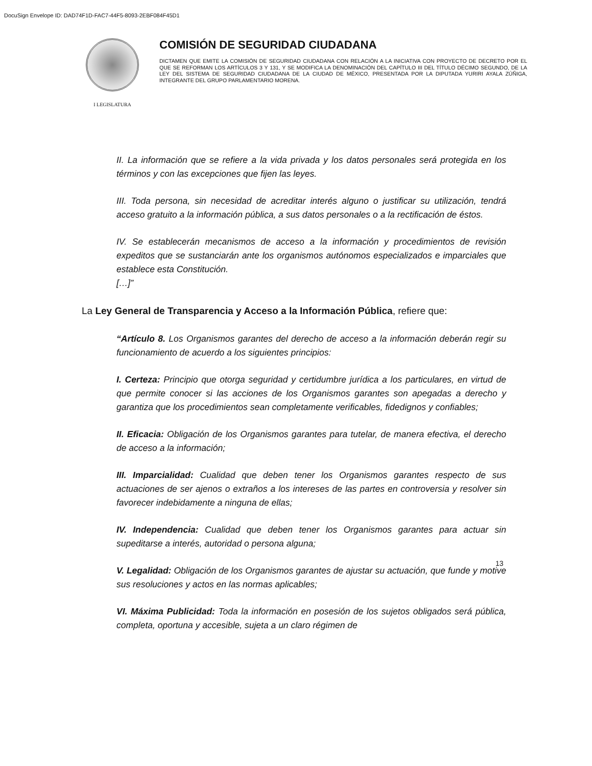DocuSign Envelope ID: DAD74F1D-FAC7-44F5-8093-2EBF084F45D1
I LEGISLATURA
COMISIÓN DE SEGURIDAD CIUDADANA
DICTAMEN QUE EMITE LA COMISIÓN DE SEGURIDAD CIUDADANA CON RELACIÓN A LA INICIATIVA CON PROYECTO DE DECRETO POR EL QUE SE REFORMAN LOS ARTÍCULOS 3 Y 131, Y SE MODIFICA LA DENOMINACIÓN DEL CAPÍTULO III DEL TÍTULO DÉCIMO SEGUNDO, DE LA LEY DEL SISTEMA DE SEGURIDAD CIUDADANA DE LA CIUDAD DE MÉXICO, PRESENTADA POR LA DIPUTADA YURIRI AYALA ZÚÑIGA, INTEGRANTE DEL GRUPO PARLAMENTARIO MORENA.
II. La información que se refiere a la vida privada y los datos personales será protegida en los términos y con las excepciones que fijen las leyes.
III. Toda persona, sin necesidad de acreditar interés alguno o justificar su utilización, tendrá acceso gratuito a la información pública, a sus datos personales o a la rectificación de éstos.
IV. Se establecerán mecanismos de acceso a la información y procedimientos de revisión expeditos que se sustanciarán ante los organismos autónomos especializados e imparciales que establece esta Constitución.
[…]”
La Ley General de Transparencia y Acceso a la Información Pública, refiere que:
“Artículo 8. Los Organismos garantes del derecho de acceso a la información deberán regir su funcionamiento de acuerdo a los siguientes principios:
I. Certeza: Principio que otorga seguridad y certidumbre jurídica a los particulares, en virtud de que permite conocer si las acciones de los Organismos garantes son apegadas a derecho y garantiza que los procedimientos sean completamente verificables, fidedignos y confiables;
II. Eficacia: Obligación de los Organismos garantes para tutelar, de manera efectiva, el derecho de acceso a la información;
III. Imparcialidad: Cualidad que deben tener los Organismos garantes respecto de sus actuaciones de ser ajenos o extraños a los intereses de las partes en controversia y resolver sin favorecer indebidamente a ninguna de ellas;
IV. Independencia: Cualidad que deben tener los Organismos garantes para actuar sin supeditarse a interés, autoridad o persona alguna;
V. Legalidad: Obligación de los Organismos garantes de ajustar su actuación, que funde y motive sus resoluciones y actos en las normas aplicables;
VI. Máxima Publicidad: Toda la información en posesión de los sujetos obligados será pública, completa, oportuna y accesible, sujeta a un claro régimen de
13